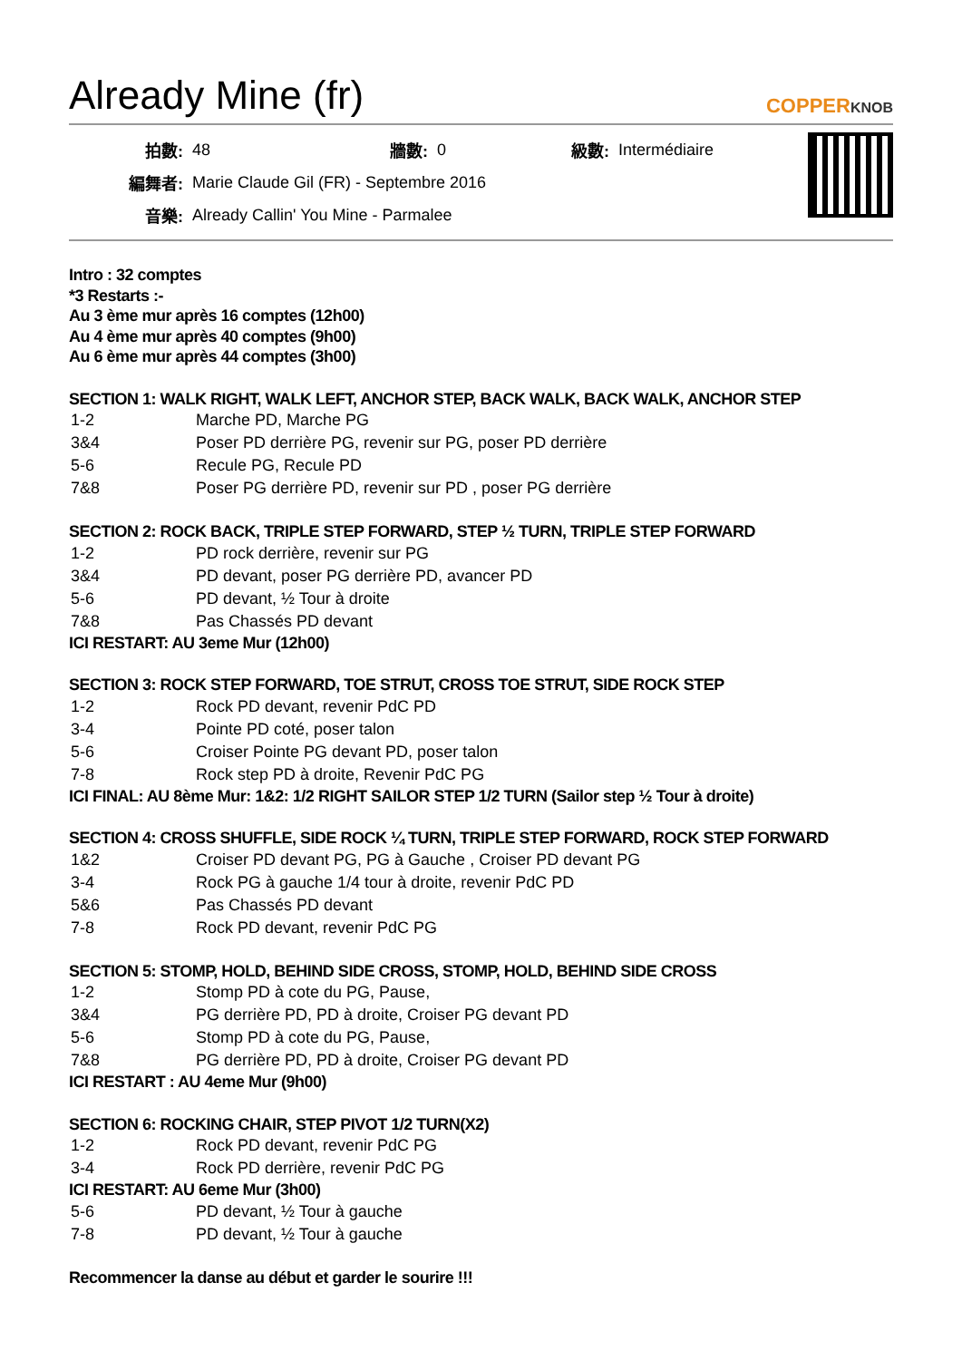Already Mine (fr)
COPPERKNOB
| 拍數: | 48 | 牆數: | 0 | 級數: | Intermédiaire |
| 編舞者: | Marie Claude Gil (FR) - Septembre 2016 | | | | |
| 音樂: | Already Callin' You Mine - Parmalee | | | | |
Intro : 32 comptes
*3 Restarts :-
Au 3 ème mur après 16 comptes (12h00)
Au 4 ème mur après 40 comptes (9h00)
Au 6 ème mur après 44 comptes (3h00)
SECTION 1: WALK RIGHT, WALK LEFT, ANCHOR STEP, BACK WALK, BACK WALK, ANCHOR STEP
| 1-2 | Marche PD, Marche PG |
| 3&4 | Poser PD derrière PG, revenir sur PG, poser PD derrière |
| 5-6 | Recule PG, Recule PD |
| 7&8 | Poser PG derrière PD, revenir sur PD , poser PG derrière |
SECTION 2: ROCK BACK, TRIPLE STEP FORWARD, STEP ½ TURN, TRIPLE STEP FORWARD
| 1-2 | PD rock derrière, revenir sur PG |
| 3&4 | PD devant, poser PG derrière PD, avancer PD |
| 5-6 | PD devant, ½ Tour à droite |
| 7&8 | Pas Chassés PD devant |
ICI RESTART: AU 3eme Mur (12h00)
SECTION 3: ROCK STEP FORWARD, TOE STRUT, CROSS TOE STRUT, SIDE ROCK STEP
| 1-2 | Rock PD devant, revenir PdC PD |
| 3-4 | Pointe PD coté, poser talon |
| 5-6 | Croiser Pointe PG devant PD, poser talon |
| 7-8 | Rock step PD à droite, Revenir PdC PG |
ICI FINAL: AU 8ème Mur: 1&2: 1/2 RIGHT SAILOR STEP 1/2 TURN (Sailor step ½ Tour à droite)
SECTION 4: CROSS SHUFFLE, SIDE ROCK ¼ TURN, TRIPLE STEP FORWARD, ROCK STEP FORWARD
| 1&2 | Croiser PD devant PG, PG à Gauche , Croiser PD devant PG |
| 3-4 | Rock PG à gauche 1/4 tour à droite, revenir PdC PD |
| 5&6 | Pas Chassés PD devant |
| 7-8 | Rock PD devant, revenir PdC PG |
SECTION 5: STOMP, HOLD, BEHIND SIDE CROSS, STOMP, HOLD, BEHIND SIDE CROSS
| 1-2 | Stomp PD à cote du PG, Pause, |
| 3&4 | PG derrière PD, PD à droite, Croiser PG devant PD |
| 5-6 | Stomp PD à cote du PG, Pause, |
| 7&8 | PG derrière PD, PD à droite, Croiser PG devant PD |
ICI RESTART : AU 4eme Mur (9h00)
SECTION 6: ROCKING CHAIR, STEP PIVOT 1/2 TURN(X2)
| 1-2 | Rock PD devant, revenir PdC PG |
| 3-4 | Rock PD derrière, revenir PdC PG |
ICI RESTART: AU 6eme Mur (3h00)
| 5-6 | PD devant, ½ Tour à gauche |
| 7-8 | PD devant, ½ Tour à gauche |
Recommencer la danse au début et garder le sourire !!!